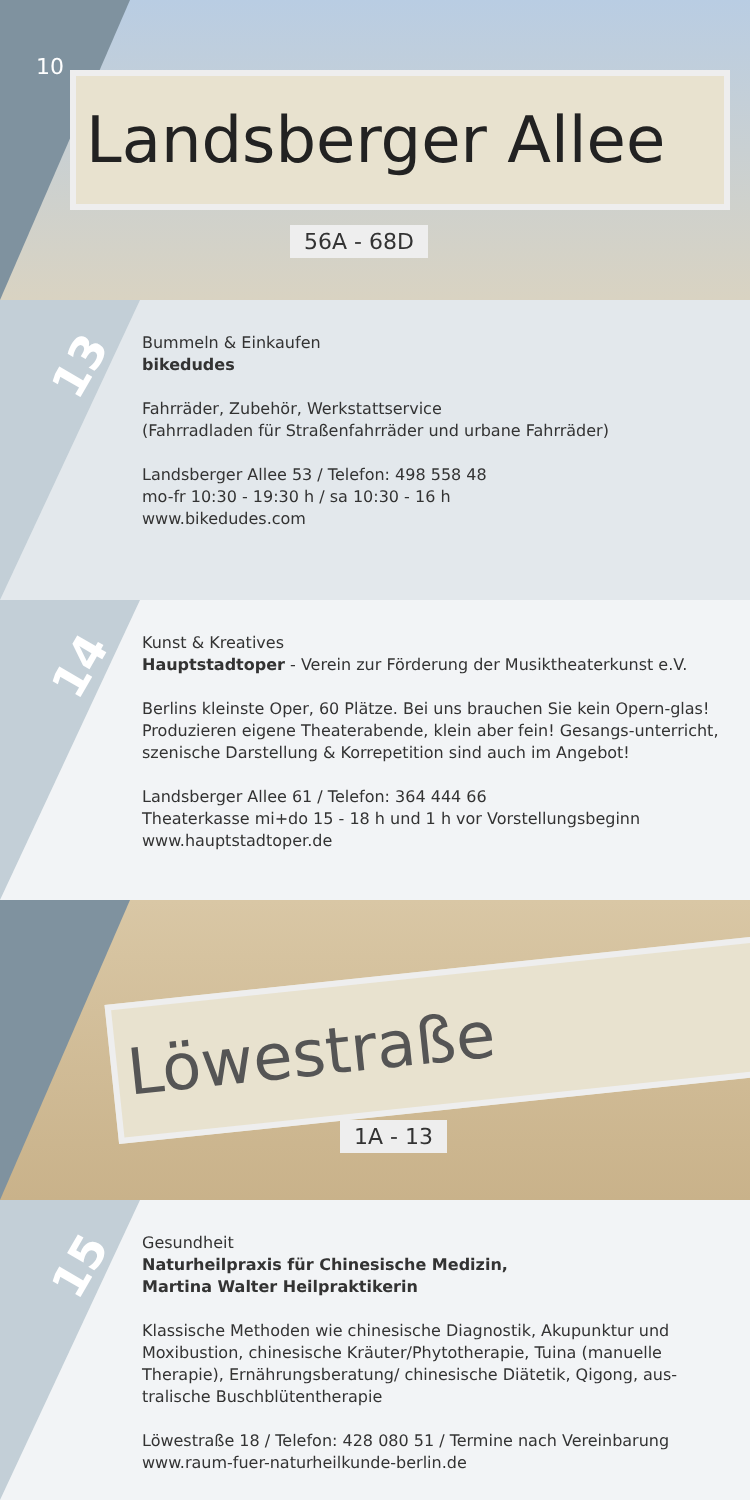10
Landsberger Allee
56A - 68D
13
Bummeln & Einkaufen
bikedudes
Fahrräder, Zubehör, Werkstattservice
(Fahrradladen für Straßenfahrräder und urbane Fahrräder)
Landsberger Allee 53 / Telefon: 498 558 48
mo-fr 10:30 - 19:30 h / sa 10:30 - 16 h
www.bikedudes.com
14
Kunst & Kreatives
Hauptstadtoper - Verein zur Förderung der Musiktheaterkunst e.V.
Berlins kleinste Oper, 60 Plätze. Bei uns brauchen Sie kein Opern-glas! Produzieren eigene Theaterabende, klein aber fein! Gesangs-unterricht, szenische Darstellung & Korrepetition sind auch im Angebot!
Landsberger Allee 61 / Telefon: 364 444 66
Theaterkasse mi+do 15 - 18 h und 1 h vor Vorstellungsbeginn
www.hauptstadtoper.de
Löwestraße
1A - 13
15
Gesundheit
Naturheilpraxis für Chinesische Medizin,
Martina Walter Heilpraktikerin
Klassische Methoden wie chinesische Diagnostik, Akupunktur und Moxibustion, chinesische Kräuter/Phytotherapie, Tuina (manuelle Therapie), Ernährungsberatung/ chinesische Diätetik, Qigong, aus-tralische Buschblütentherapie
Löwestraße 18 / Telefon: 428 080 51 / Termine nach Vereinbarung
www.raum-fuer-naturheilkunde-berlin.de